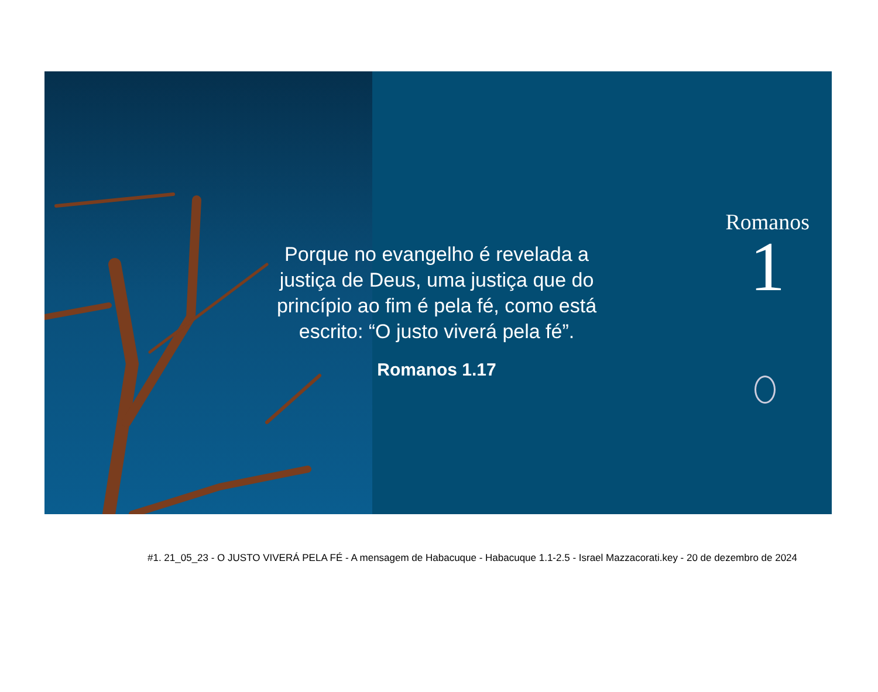Porque no evangelho é revelada a justiça de Deus, uma justiça que do princípio ao fim é pela fé, como está escrito: “O justo viverá pela fé”.
Romanos 1.17
Romanos
1
#1. 21_05_23 - O JUSTO VIVERÁ PELA FÉ - A mensagem de Habacuque - Habacuque 1.1-2.5 - Israel Mazzacorati.key - 20 de dezembro de 2024